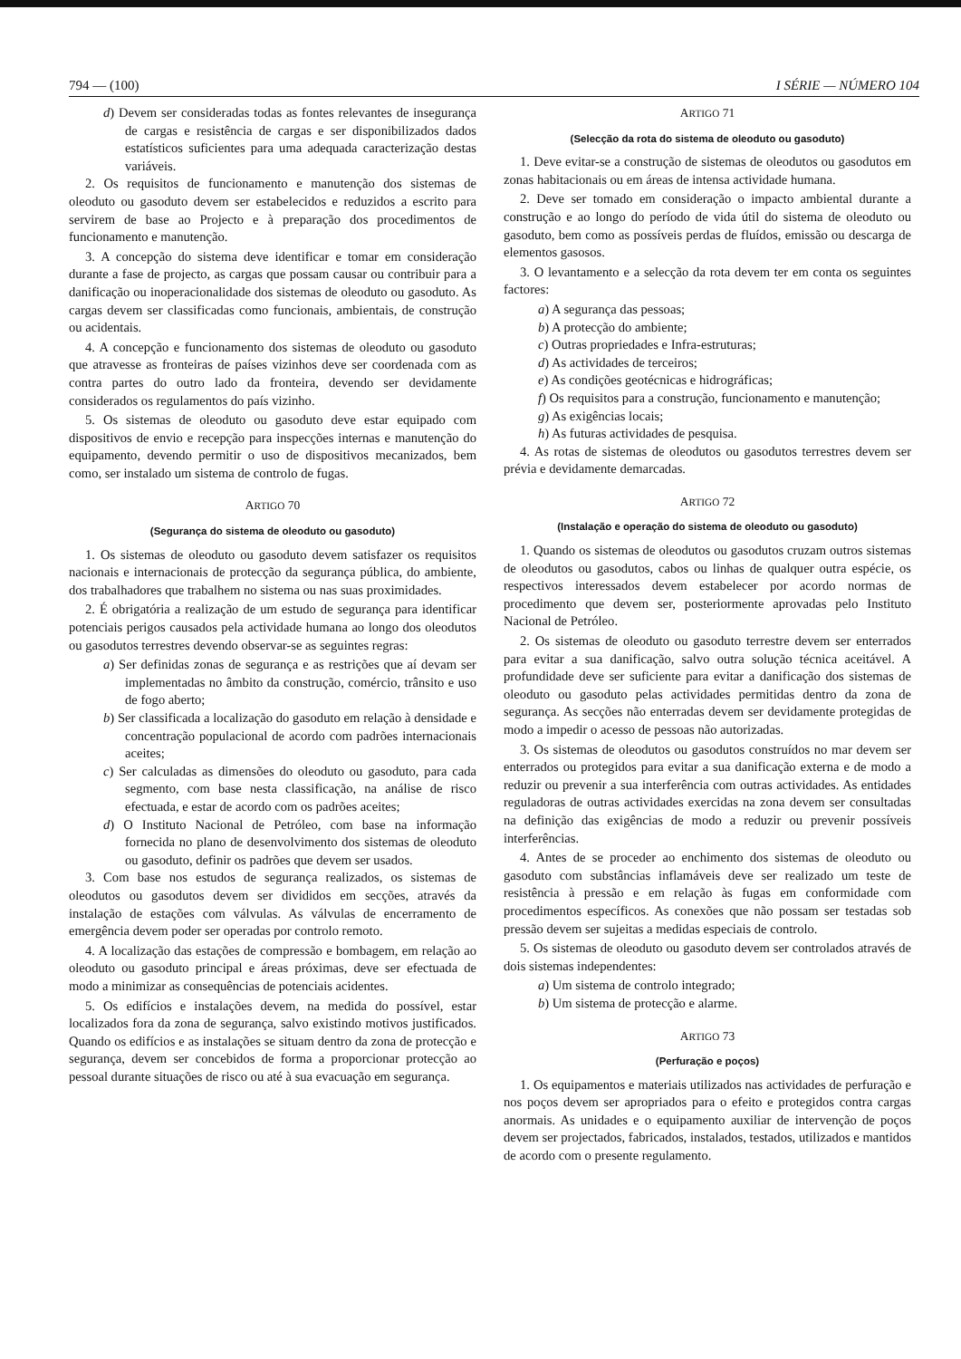794 — (100) I SÉRIE — NÚMERO 104
d) Devem ser consideradas todas as fontes relevantes de insegurança de cargas e resistência de cargas e ser disponibilizados dados estatísticos suficientes para uma adequada caracterização destas variáveis.
2. Os requisitos de funcionamento e manutenção dos sistemas de oleoduto ou gasoduto devem ser estabelecidos e reduzidos a escrito para servirem de base ao Projecto e à preparação dos procedimentos de funcionamento e manutenção.
3. A concepção do sistema deve identificar e tomar em consideração durante a fase de projecto, as cargas que possam causar ou contribuir para a danificação ou inoperacionalidade dos sistemas de oleoduto ou gasoduto. As cargas devem ser classificadas como funcionais, ambientais, de construção ou acidentais.
4. A concepção e funcionamento dos sistemas de oleoduto ou gasoduto que atravesse as fronteiras de países vizinhos deve ser coordenada com as contra partes do outro lado da fronteira, devendo ser devidamente considerados os regulamentos do país vizinho.
5. Os sistemas de oleoduto ou gasoduto deve estar equipado com dispositivos de envio e recepção para inspecções internas e manutenção do equipamento, devendo permitir o uso de dispositivos mecanizados, bem como, ser instalado um sistema de controlo de fugas.
ARTIGO 70
(Segurança do sistema de oleoduto ou gasoduto)
1. Os sistemas de oleoduto ou gasoduto devem satisfazer os requisitos nacionais e internacionais de protecção da segurança pública, do ambiente, dos trabalhadores que trabalhem no sistema ou nas suas proximidades.
2. É obrigatória a realização de um estudo de segurança para identificar potenciais perigos causados pela actividade humana ao longo dos oleodutos ou gasodutos terrestres devendo observar-se as seguintes regras:
a) Ser definidas zonas de segurança e as restrições que aí devam ser implementadas no âmbito da construção, comércio, trânsito e uso de fogo aberto;
b) Ser classificada a localização do gasoduto em relação à densidade e concentração populacional de acordo com padrões internacionais aceites;
c) Ser calculadas as dimensões do oleoduto ou gasoduto, para cada segmento, com base nesta classificação, na análise de risco efectuada, e estar de acordo com os padrões aceites;
d) O Instituto Nacional de Petróleo, com base na informação fornecida no plano de desenvolvimento dos sistemas de oleoduto ou gasoduto, definir os padrões que devem ser usados.
3. Com base nos estudos de segurança realizados, os sistemas de oleodutos ou gasodutos devem ser divididos em secções, através da instalação de estações com válvulas. As válvulas de encerramento de emergência devem poder ser operadas por controlo remoto.
4. A localização das estações de compressão e bombagem, em relação ao oleoduto ou gasoduto principal e áreas próximas, deve ser efectuada de modo a minimizar as consequências de potenciais acidentes.
5. Os edifícios e instalações devem, na medida do possível, estar localizados fora da zona de segurança, salvo existindo motivos justificados. Quando os edifícios e as instalações se situam dentro da zona de protecção e segurança, devem ser concebidos de forma a proporcionar protecção ao pessoal durante situações de risco ou até à sua evacuação em segurança.
ARTIGO 71
(Selecção da rota do sistema de oleoduto ou gasoduto)
1. Deve evitar-se a construção de sistemas de oleodutos ou gasodutos em zonas habitacionais ou em áreas de intensa actividade humana.
2. Deve ser tomado em consideração o impacto ambiental durante a construção e ao longo do período de vida útil do sistema de oleoduto ou gasoduto, bem como as possíveis perdas de fluídos, emissão ou descarga de elementos gasosos.
3. O levantamento e a selecção da rota devem ter em conta os seguintes factores:
a) A segurança das pessoas;
b) A protecção do ambiente;
c) Outras propriedades e Infra-estruturas;
d) As actividades de terceiros;
e) As condições geotécnicas e hidrográficas;
f) Os requisitos para a construção, funcionamento e manutenção;
g) As exigências locais;
h) As futuras actividades de pesquisa.
4. As rotas de sistemas de oleodutos ou gasodutos terrestres devem ser prévia e devidamente demarcadas.
ARTIGO 72
(Instalação e operação do sistema de oleoduto ou gasoduto)
1. Quando os sistemas de oleodutos ou gasodutos cruzam outros sistemas de oleodutos ou gasodutos, cabos ou linhas de qualquer outra espécie, os respectivos interessados devem estabelecer por acordo normas de procedimento que devem ser, posteriormente aprovadas pelo Instituto Nacional de Petróleo.
2. Os sistemas de oleoduto ou gasoduto terrestre devem ser enterrados para evitar a sua danificação, salvo outra solução técnica aceitável. A profundidade deve ser suficiente para evitar a danificação dos sistemas de oleoduto ou gasoduto pelas actividades permitidas dentro da zona de segurança. As secções não enterradas devem ser devidamente protegidas de modo a impedir o acesso de pessoas não autorizadas.
3. Os sistemas de oleodutos ou gasodutos construídos no mar devem ser enterrados ou protegidos para evitar a sua danificação externa e de modo a reduzir ou prevenir a sua interferência com outras actividades. As entidades reguladoras de outras actividades exercidas na zona devem ser consultadas na definição das exigências de modo a reduzir ou prevenir possíveis interferências.
4. Antes de se proceder ao enchimento dos sistemas de oleoduto ou gasoduto com substâncias inflamáveis deve ser realizado um teste de resistência à pressão e em relação às fugas em conformidade com procedimentos específicos. As conexões que não possam ser testadas sob pressão devem ser sujeitas a medidas especiais de controlo.
5. Os sistemas de oleoduto ou gasoduto devem ser controlados através de dois sistemas independentes:
a) Um sistema de controlo integrado;
b) Um sistema de protecção e alarme.
ARTIGO 73
(Perfuração e poços)
1. Os equipamentos e materiais utilizados nas actividades de perfuração e nos poços devem ser apropriados para o efeito e protegidos contra cargas anormais. As unidades e o equipamento auxiliar de intervenção de poços devem ser projectados, fabricados, instalados, testados, utilizados e mantidos de acordo com o presente regulamento.